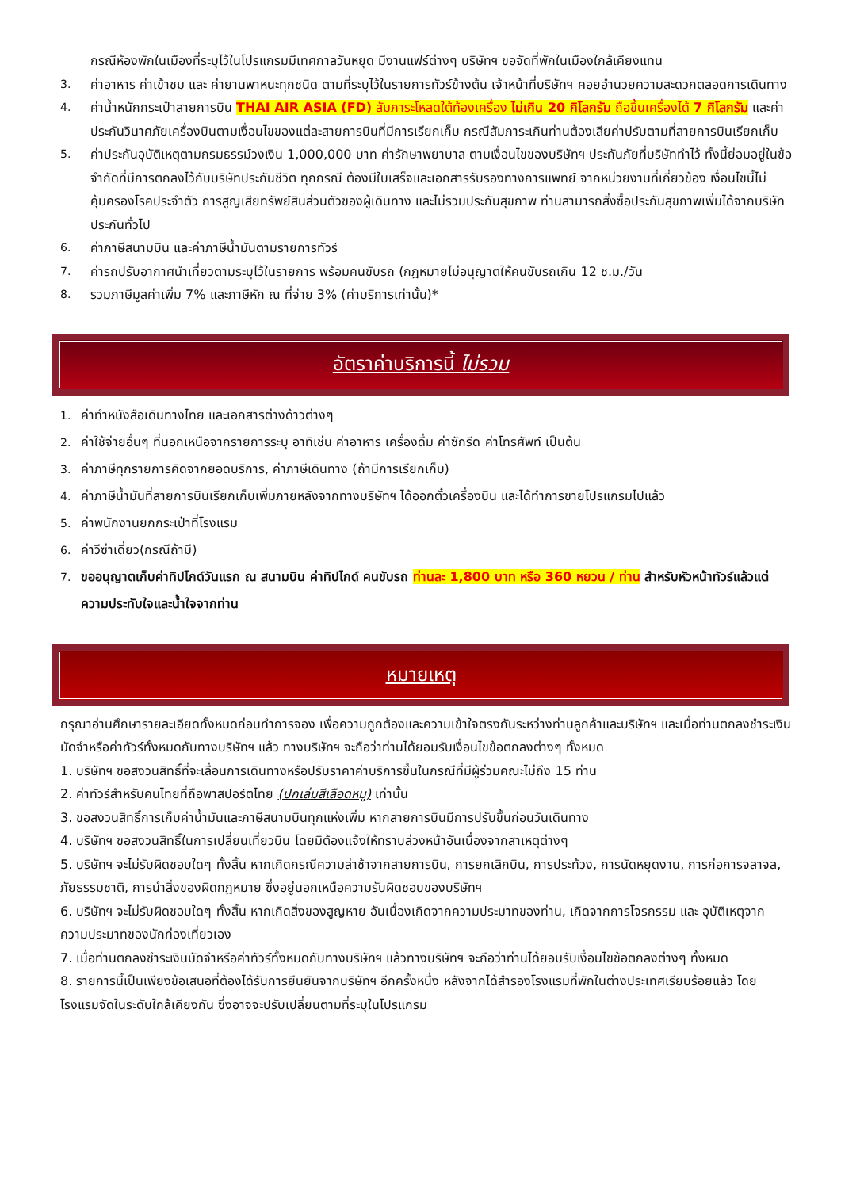กรณีห้องพักในเมืองที่ระบุไว้ในโปรแกรมมีเทศกาลวันหยุด มีงานแฟร์ต่างๆ บริษัทฯ ขอจัดที่พักในเมืองใกล้เคียงแทน
3. ค่าอาหาร ค่าเข้าชม และ ค่ายานพาหนะทุกชนิด ตามที่ระบุไว้ในรายการทัวร์ข้างต้น เจ้าหน้าที่บริษัทฯ คอยอำนวยความสะดวกตลอดการเดินทาง
4. ค่าน้ำหนักกระเป๋าสายการบิน THAI AIR ASIA (FD) สัมภาระโหลดใต้ท้องเครื่อง ไม่เกิน 20 กิโลกรัม ถือขึ้นเครื่องได้ 7 กิโลกรัม และค่าประกันวินาศภัยเครื่องบินตามเงื่อนไขของแต่ละสายการบินที่มีการเรียกเก็บ กรณีสัมภาระเกินท่านต้องเสียค่าปรับตามที่สายการบินเรียกเก็บ
5. ค่าประกันอุบัติเหตุตามกรมธรรม์วงเงิน 1,000,000 บาท ค่ารักษาพยาบาล ตามเงื่อนไขของบริษัทฯ ประกันภัยที่บริษัททำไว้ ทั้งนี้ย่อมอยู่ในข้อจำกัดที่มีการตกลงไว้กับบริษัทประกันชีวิต ทุกกรณี ต้องมีใบเสร็จและเอกสารรับรองทางการแพทย์ จากหน่วยงานที่เกี่ยวข้อง เงื่อนไขนี้ไม่คุ้มครองโรคประจำตัว การสูญเสียทรัพย์สินส่วนตัวของผู้เดินทาง และไม่รวมประกันสุขภาพ ท่านสามารถสั่งซื้อประกันสุขภาพเพิ่มได้จากบริษัทประกันทั่วไป
6. ค่าภาษีสนามบิน และค่าภาษีน้ำมันตามรายการทัวร์
7. ค่ารถปรับอากาศนำเที่ยวตามระบุไว้ในรายการ พร้อมคนขับรถ (กฎหมายไม่อนุญาตให้คนขับรถเกิน 12 ช.ม./วัน
8. รวมภาษีมูลค่าเพิ่ม 7% และภาษีหัก ณ ที่จ่าย 3% (ค่าบริการเท่านั้น)*
อัตราค่าบริการนี้ ไม่รวม
1. ค่าทำหนังสือเดินทางไทย และเอกสารต่างด้าวต่างๆ
2. ค่าใช้จ่ายอื่นๆ ที่นอกเหนือจากรายการระบุ อาทิเช่น ค่าอาหาร เครื่องดื่ม ค่าซักรีด ค่าโทรศัพท์ เป็นต้น
3. ค่าภาษีทุกรายการคิดจากยอดบริการ, ค่าภาษีเดินทาง (ถ้ามีการเรียกเก็บ)
4. ค่าภาษีน้ำมันที่สายการบินเรียกเก็บเพิ่มภายหลังจากทางบริษัทฯ ได้ออกตั๋วเครื่องบิน และได้ทำการขายโปรแกรมไปแล้ว
5. ค่าพนักงานยกกระเป๋าที่โรงแรม
6. ค่าวีซ่าเดี่ยว(กรณีถ้ามี)
7. ขออนุญาตเก็บค่าทิปไกด์วันแรก ณ สนามบิน ค่าทิปไกด์ คนขับรถ ท่านละ 1,800 บาท หรือ 360 หยวน / ท่าน สำหรับหัวหน้าทัวร์แล้วแต่ความประทับใจและน้ำใจจากท่าน
หมายเหตุ
กรุณาอ่านศึกษารายละเอียดทั้งหมดก่อนทำการจอง เพื่อความถูกต้องและความเข้าใจตรงกันระหว่างท่านลูกค้าและบริษัทฯ และเมื่อท่านตกลงชำระเงินมัดจำหรือค่าทัวร์ทั้งหมดกับทางบริษัทฯ แล้ว ทางบริษัทฯ จะถือว่าท่านได้ยอมรับเงื่อนไขข้อตกลงต่างๆ ทั้งหมด
1. บริษัทฯ ขอสงวนสิทธิ์ที่จะเลื่อนการเดินทางหรือปรับราคาค่าบริการขึ้นในกรณีที่มีผู้ร่วมคณะไม่ถึง 15 ท่าน
2. ค่าทัวร์สำหรับคนไทยที่ถือพาสปอร์ตไทย (ปกเล่มสีเลือดหมู) เท่านั้น
3. ขอสงวนสิทธิ์การเก็บค่าน้ำมันและภาษีสนามบินทุกแห่งเพิ่ม หากสายการบินมีการปรับขึ้นก่อนวันเดินทาง
4. บริษัทฯ ขอสงวนสิทธิ์ในการเปลี่ยนเที่ยวบิน โดยมิต้องแจ้งให้ทราบล่วงหน้าอันเนื่องจากสาเหตุต่างๆ
5. บริษัทฯ จะไม่รับผิดชอบใดๆ ทั้งสิ้น หากเกิดกรณีความล่าช้าจากสายการบิน, การยกเลิกบิน, การประท้วง, การนัดหยุดงาน, การก่อการจลาจล, ภัยธรรมชาติ, การนำสิ่งของผิดกฎหมาย ซึ่งอยู่นอกเหนือความรับผิดชอบของบริษัทฯ
6. บริษัทฯ จะไม่รับผิดชอบใดๆ ทั้งสิ้น หากเกิดสิ่งของสูญหาย อันเนื่องเกิดจากความประมาทของท่าน, เกิดจากการโจรกรรม และ อุบัติเหตุจากความประมาทของนักท่องเที่ยวเอง
7. เมื่อท่านตกลงชำระเงินมัดจำหรือค่าทัวร์ทั้งหมดกับทางบริษัทฯ แล้วทางบริษัทฯ จะถือว่าท่านได้ยอมรับเงื่อนไขข้อตกลงต่างๆ ทั้งหมด
8. รายการนี้เป็นเพียงข้อเสนอที่ต้องได้รับการยืนยันจากบริษัทฯ อีกครั้งหนึ่ง หลังจากได้สำรองโรงแรมที่พักในต่างประเทศเรียบร้อยแล้ว โดยโรงแรมจัดในระดับใกล้เคียงกัน ซึ่งอาจจะปรับเปลี่ยนตามที่ระบุในโปรแกรม